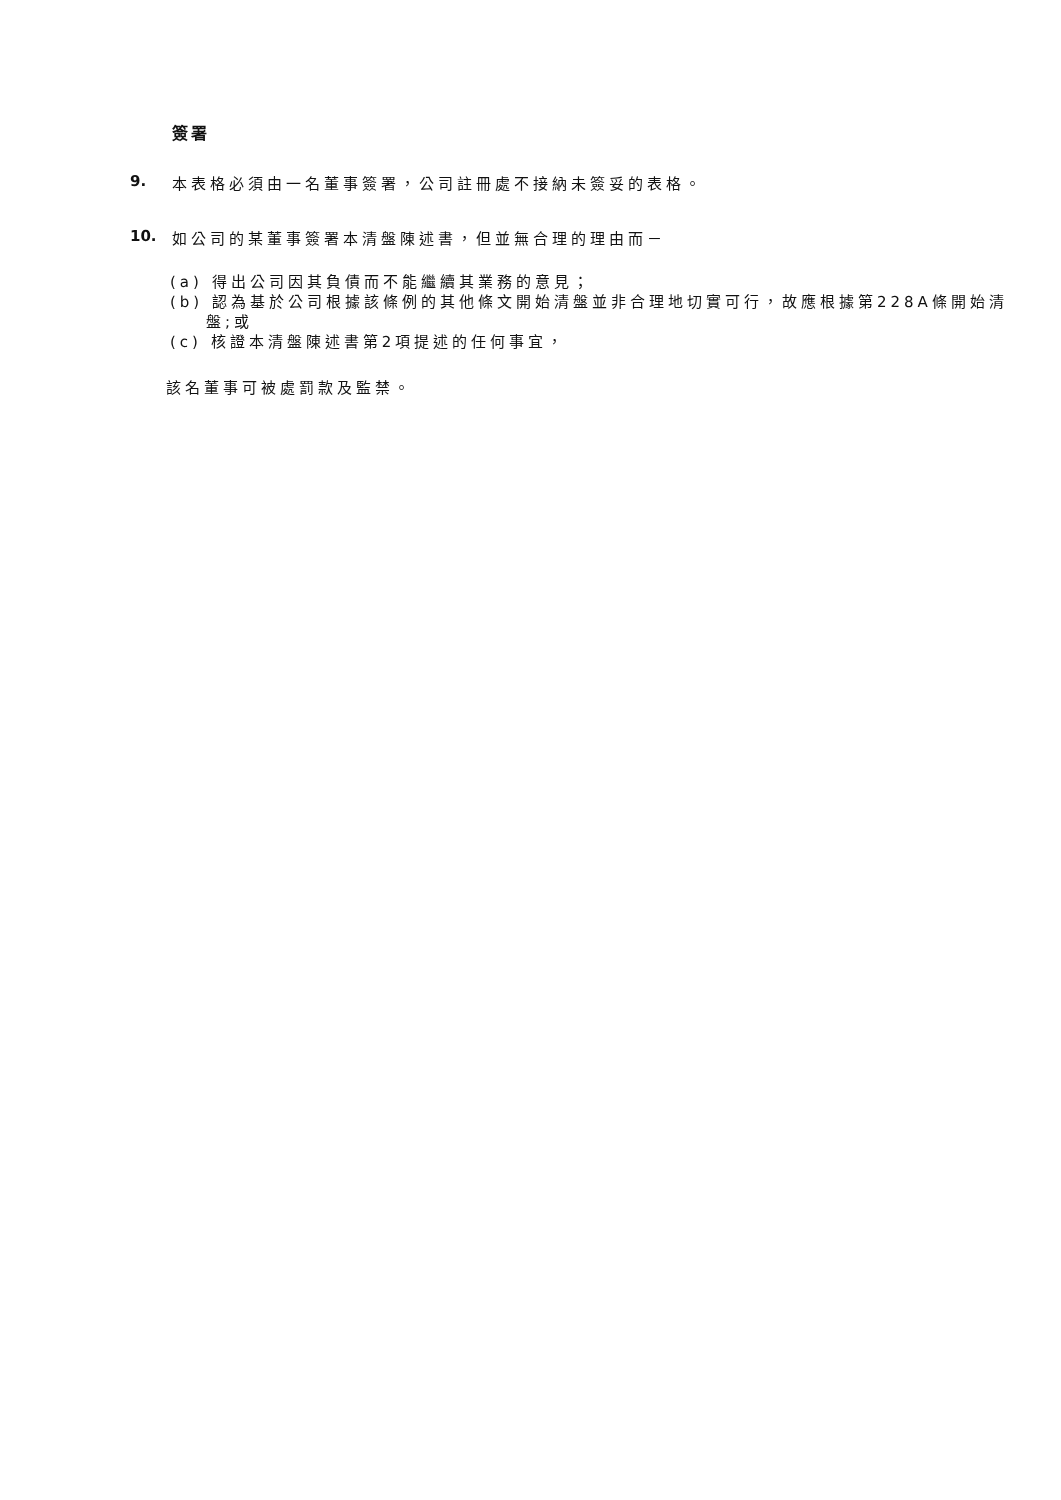簽署
9. 本表格必須由一名董事簽署，公司註冊處不接納未簽妥的表格。
10. 如公司的某董事簽署本清盤陳述書，但並無合理的理由而－
(a) 得出公司因其負債而不能繼續其業務的意見；
(b) 認為基於公司根據該條例的其他條文開始清盤並非合理地切實可行，故應根據第228A條開始清盤;或
(c) 核證本清盤陳述書第2項提述的任何事宜，
該名董事可被處罰款及監禁。